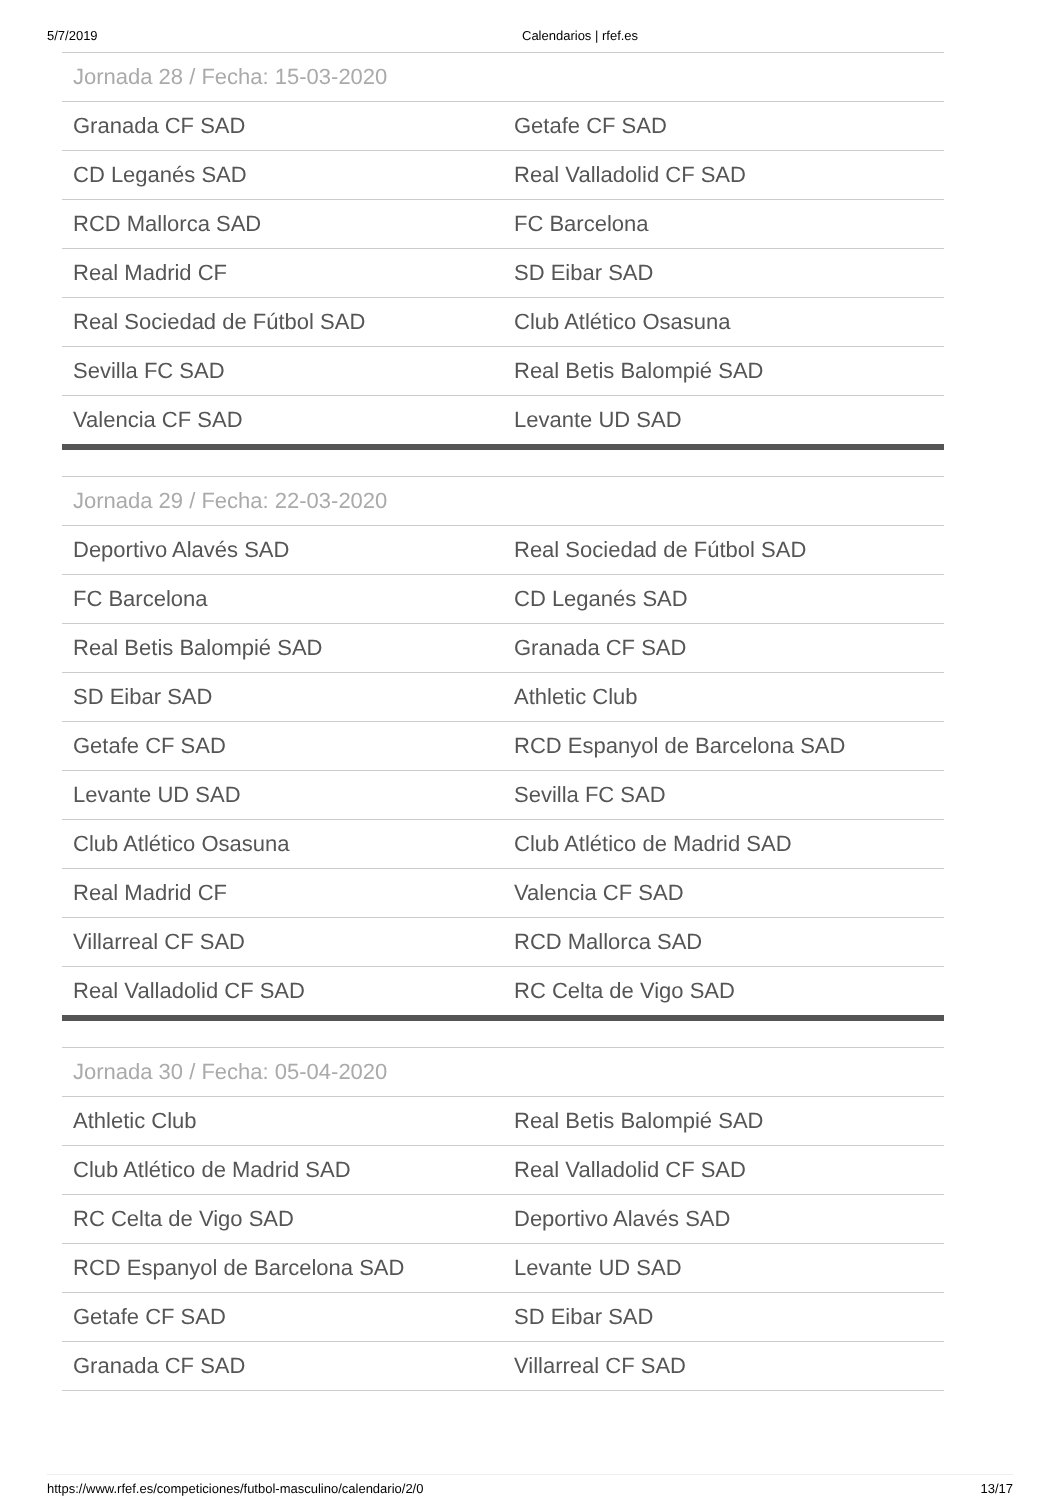5/7/2019 Calendarios | rfef.es
| Jornada 28 / Fecha: 15-03-2020 | |
| --- | --- |
| Granada CF SAD | Getafe CF SAD |
| CD Leganés SAD | Real Valladolid CF SAD |
| RCD Mallorca SAD | FC Barcelona |
| Real Madrid CF | SD Eibar SAD |
| Real Sociedad de Fútbol SAD | Club Atlético Osasuna |
| Sevilla FC SAD | Real Betis Balompié SAD |
| Valencia CF SAD | Levante UD SAD |
| Jornada 29 / Fecha: 22-03-2020 | |
| --- | --- |
| Deportivo Alavés SAD | Real Sociedad de Fútbol SAD |
| FC Barcelona | CD Leganés SAD |
| Real Betis Balompié SAD | Granada CF SAD |
| SD Eibar SAD | Athletic Club |
| Getafe CF SAD | RCD Espanyol de Barcelona SAD |
| Levante UD SAD | Sevilla FC SAD |
| Club Atlético Osasuna | Club Atlético de Madrid SAD |
| Real Madrid CF | Valencia CF SAD |
| Villarreal CF SAD | RCD Mallorca SAD |
| Real Valladolid CF SAD | RC Celta de Vigo SAD |
| Jornada 30 / Fecha: 05-04-2020 | |
| --- | --- |
| Athletic Club | Real Betis Balompié SAD |
| Club Atlético de Madrid SAD | Real Valladolid CF SAD |
| RC Celta de Vigo SAD | Deportivo Alavés SAD |
| RCD Espanyol de Barcelona SAD | Levante UD SAD |
| Getafe CF SAD | SD Eibar SAD |
| Granada CF SAD | Villarreal CF SAD |
https://www.rfef.es/competiciones/futbol-masculino/calendario/2/0 13/17